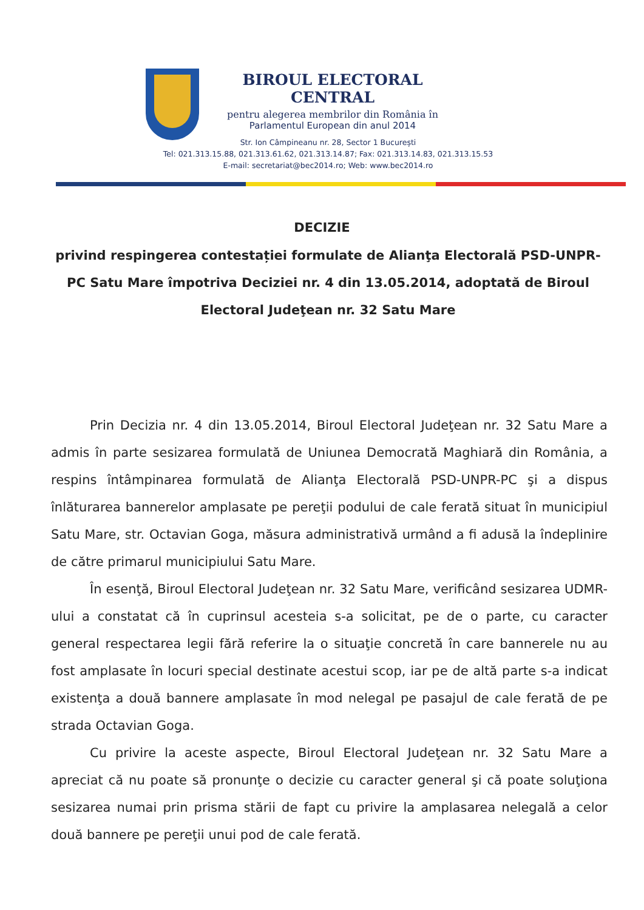BIROUL ELECTORAL CENTRAL
pentru alegerea membrilor din România în
Parlamentul European din anul 2014
Str. Ion Câmpineanu nr. 28, Sector 1 București
Tel: 021.313.15.88, 021.313.61.62, 021.313.14.87; Fax: 021.313.14.83, 021.313.15.53
E-mail: secretariat@bec2014.ro; Web: www.bec2014.ro
DECIZIE
privind respingerea contestației formulate de Alianţa Electorală PSD-UNPR-PC Satu Mare împotriva Deciziei nr. 4 din 13.05.2014, adoptată de Biroul Electoral Judeţean nr. 32 Satu Mare
Prin Decizia nr. 4 din 13.05.2014, Biroul Electoral Judeţean nr. 32 Satu Mare a admis în parte sesizarea formulată de Uniunea Democrată Maghiară din România, a respins întâmpinarea formulată de Alianţa Electorală PSD-UNPR-PC şi a dispus înlăturarea bannerelor amplasate pe pereţii podului de cale ferată situat în municipiul Satu Mare, str. Octavian Goga, măsura administrativă urmând a fi adusă la îndeplinire de către primarul municipiului Satu Mare.
În esenţă, Biroul Electoral Judeţean nr. 32 Satu Mare, verificând sesizarea UDMR-ului a constatat că în cuprinsul acesteia s-a solicitat, pe de o parte, cu caracter general respectarea legii fără referire la o situaţie concretă în care bannerele nu au fost amplasate în locuri special destinate acestui scop, iar pe de altă parte s-a indicat existenţa a două bannere amplasate în mod nelegal pe pasajul de cale ferată de pe strada Octavian Goga.
Cu privire la aceste aspecte, Biroul Electoral Judeţean nr. 32 Satu Mare a apreciat că nu poate să pronunţe o decizie cu caracter general şi că poate soluţiona sesizarea numai prin prisma stării de fapt cu privire la amplasarea nelegală a celor două bannere pe pereţii unui pod de cale ferată.